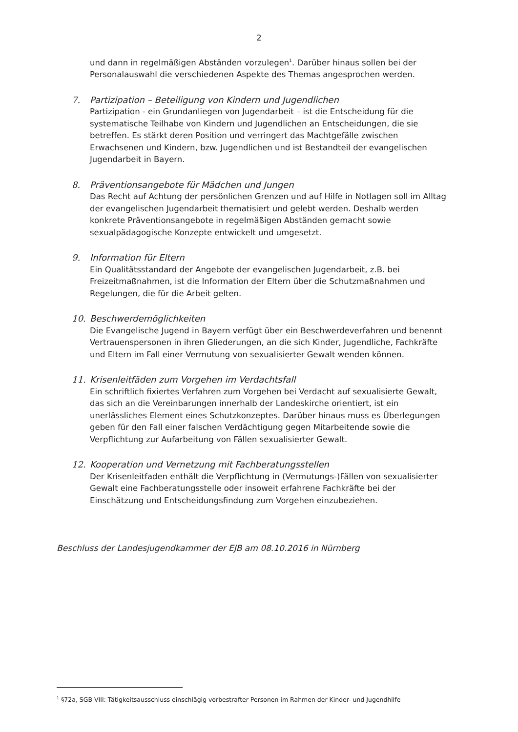2
und dann in regelmäßigen Abständen vorzulegen<sup>1</sup>. Darüber hinaus sollen bei der Personalauswahl die verschiedenen Aspekte des Themas angesprochen werden.
7. Partizipation – Beteiligung von Kindern und Jugendlichen
Partizipation - ein Grundanliegen von Jugendarbeit – ist die Entscheidung für die systematische Teilhabe von Kindern und Jugendlichen an Entscheidungen, die sie betreffen. Es stärkt deren Position und verringert das Machtgefälle zwischen Erwachsenen und Kindern, bzw. Jugendlichen und ist Bestandteil der evangelischen Jugendarbeit in Bayern.
8. Präventionsangebote für Mädchen und Jungen
Das Recht auf Achtung der persönlichen Grenzen und auf Hilfe in Notlagen soll im Alltag der evangelischen Jugendarbeit thematisiert und gelebt werden. Deshalb werden konkrete Präventionsangebote in regelmäßigen Abständen gemacht sowie sexualpädagogische Konzepte entwickelt und umgesetzt.
9. Information für Eltern
Ein Qualitätsstandard der Angebote der evangelischen Jugendarbeit, z.B. bei Freizeitmaßnahmen, ist die Information der Eltern über die Schutzmaßnahmen und Regelungen, die für die Arbeit gelten.
10. Beschwerdemöglichkeiten
Die Evangelische Jugend in Bayern verfügt über ein Beschwerdeverfahren und benennt Vertrauenspersonen in ihren Gliederungen, an die sich Kinder, Jugendliche, Fachkräfte und Eltern im Fall einer Vermutung von sexualisierter Gewalt wenden können.
11. Krisenleitfäden zum Vorgehen im Verdachtsfall
Ein schriftlich fixiertes Verfahren zum Vorgehen bei Verdacht auf sexualisierte Gewalt, das sich an die Vereinbarungen innerhalb der Landeskirche orientiert, ist ein unerlässliches Element eines Schutzkonzeptes. Darüber hinaus muss es Überlegungen geben für den Fall einer falschen Verdächtigung gegen Mitarbeitende sowie die Verpflichtung zur Aufarbeitung von Fällen sexualisierter Gewalt.
12. Kooperation und Vernetzung mit Fachberatungsstellen
Der Krisenleitfaden enthält die Verpflichtung in (Vermutungs-)Fällen von sexualisierter Gewalt eine Fachberatungsstelle oder insoweit erfahrene Fachkräfte bei der Einschätzung und Entscheidungsfindung zum Vorgehen einzubeziehen.
Beschluss der Landesjugendkammer der EJB am 08.10.2016 in Nürnberg
<sup>1</sup> §72a, SGB VIII: Tätigkeitsausschluss einschlägig vorbestrafter Personen im Rahmen der Kinder- und Jugendhilfe